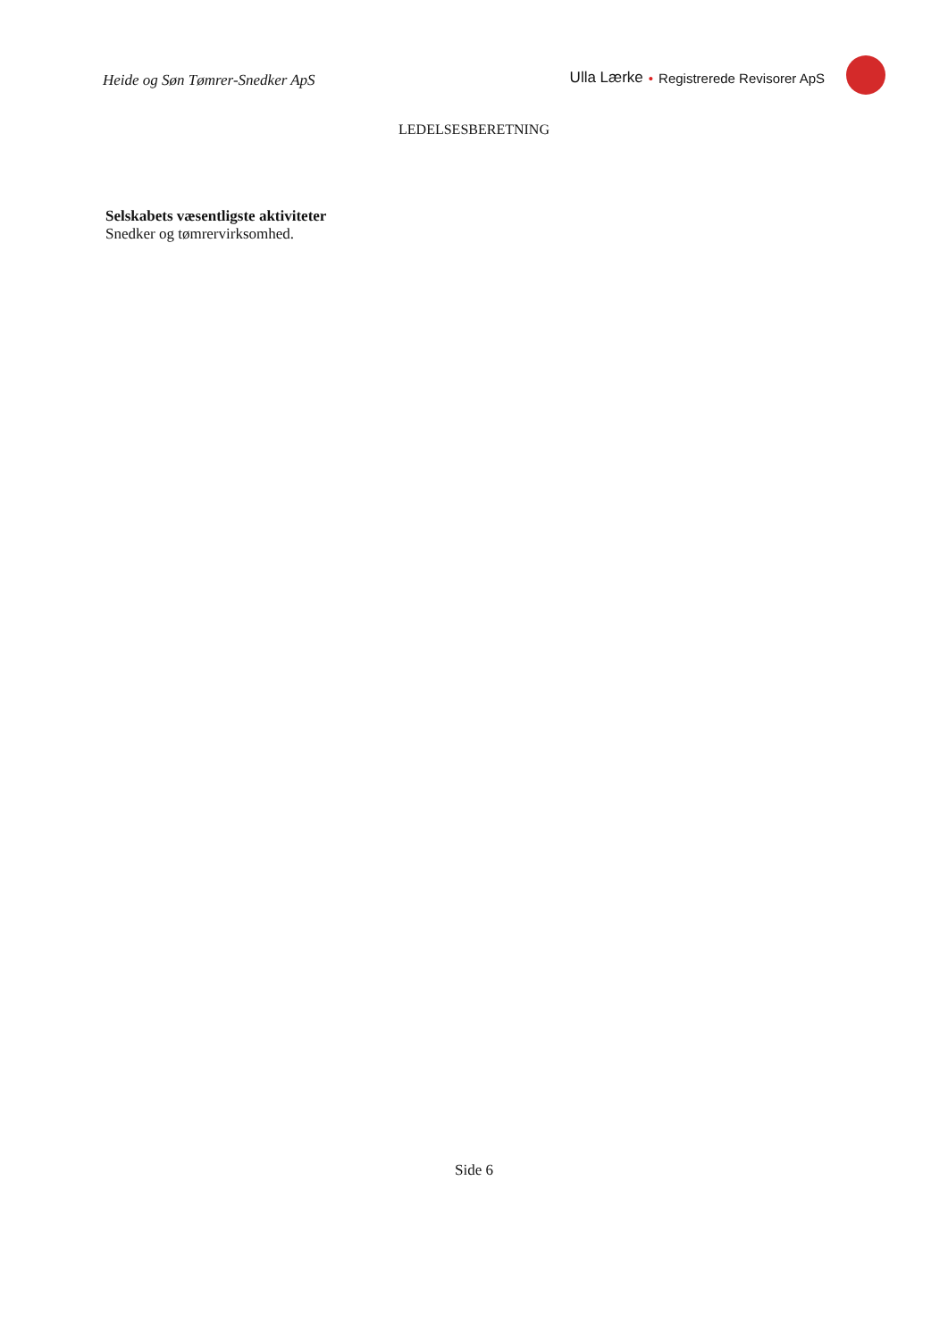Heide og Søn Tømrer-Snedker ApS
Ulla Lærke • Registrerede Revisorer ApS
LEDELSESBERETNING
Selskabets væsentligste aktiviteter
Snedker og tømrervirksomhed.
Side 6